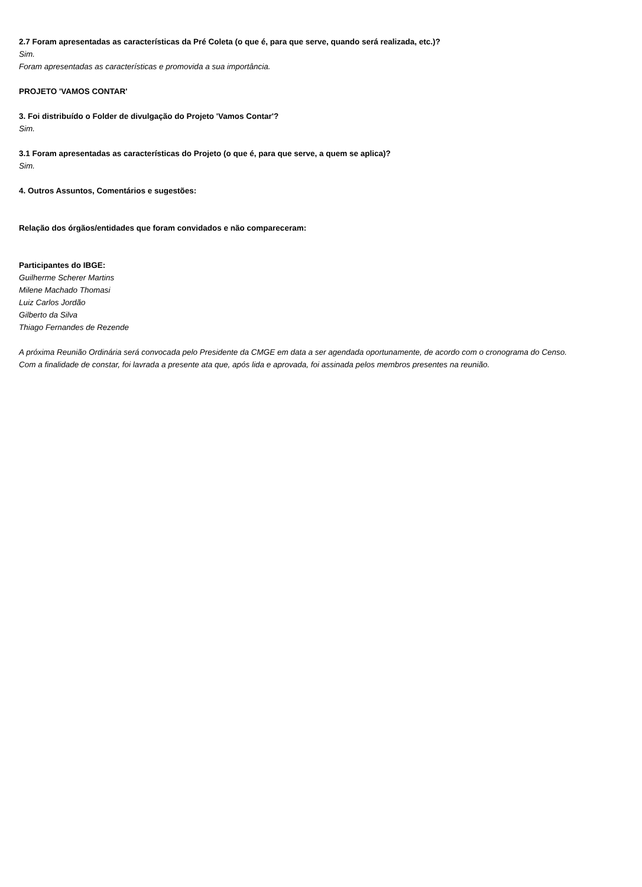2.7 Foram apresentadas as características da Pré Coleta (o que é, para que serve, quando será realizada, etc.)?
Sim.
Foram apresentadas as características e promovida a sua importância.
PROJETO 'VAMOS CONTAR'
3. Foi distribuído o Folder de divulgação do Projeto 'Vamos Contar'?
Sim.
3.1 Foram apresentadas as características do Projeto (o que é, para que serve, a quem se aplica)?
Sim.
4. Outros Assuntos, Comentários e sugestões:
Relação dos órgãos/entidades que foram convidados e não compareceram:
Participantes do IBGE:
Guilherme Scherer Martins
Milene Machado Thomasi
Luiz Carlos Jordão
Gilberto da Silva
Thiago Fernandes de Rezende
A próxima Reunião Ordinária será convocada pelo Presidente da CMGE em data a ser agendada oportunamente, de acordo com o cronograma do Censo.
Com a finalidade de constar, foi lavrada a presente ata que, após lida e aprovada, foi assinada pelos membros presentes na reunião.